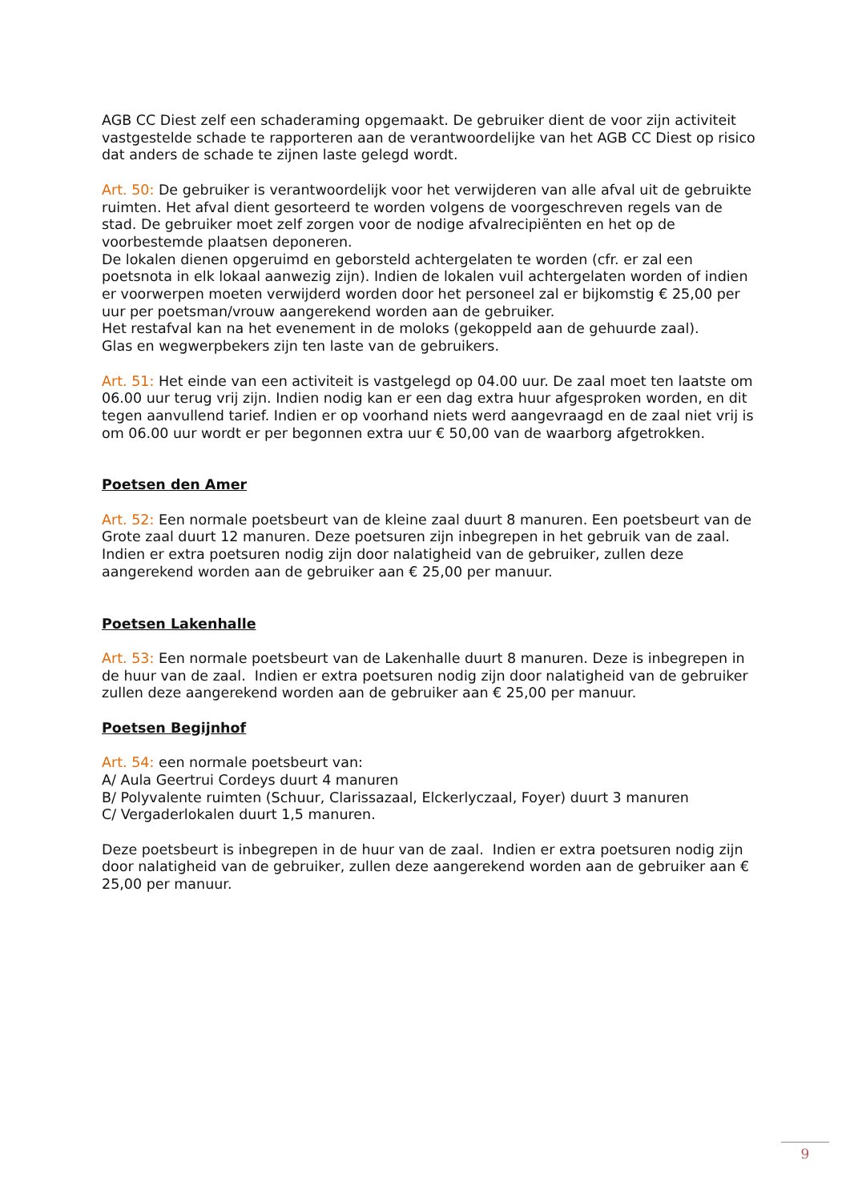AGB CC Diest zelf een schaderaming opgemaakt. De gebruiker dient de voor zijn activiteit vastgestelde schade te rapporteren aan de verantwoordelijke van het AGB CC Diest op risico dat anders de schade te zijnen laste gelegd wordt.
Art. 50: De gebruiker is verantwoordelijk voor het verwijderen van alle afval uit de gebruikte ruimten. Het afval dient gesorteerd te worden volgens de voorgeschreven regels van de stad. De gebruiker moet zelf zorgen voor de nodige afvalrecipiënten en het op de voorbestemde plaatsen deponeren.
De lokalen dienen opgeruimd en geborsteld achtergelaten te worden (cfr. er zal een poetsnota in elk lokaal aanwezig zijn). Indien de lokalen vuil achtergelaten worden of indien er voorwerpen moeten verwijderd worden door het personeel zal er bijkomstig € 25,00 per uur per poetsman/vrouw aangerekend worden aan de gebruiker.
Het restafval kan na het evenement in de moloks (gekoppeld aan de gehuurde zaal).
Glas en wegwerpbekers zijn ten laste van de gebruikers.
Art. 51: Het einde van een activiteit is vastgelegd op 04.00 uur. De zaal moet ten laatste om 06.00 uur terug vrij zijn. Indien nodig kan er een dag extra huur afgesproken worden, en dit tegen aanvullend tarief. Indien er op voorhand niets werd aangevraagd en de zaal niet vrij is om 06.00 uur wordt er per begonnen extra uur € 50,00 van de waarborg afgetrokken.
Poetsen den Amer
Art. 52: Een normale poetsbeurt van de kleine zaal duurt 8 manuren. Een poetsbeurt van de Grote zaal duurt 12 manuren. Deze poetsuren zijn inbegrepen in het gebruik van de zaal. Indien er extra poetsuren nodig zijn door nalatigheid van de gebruiker, zullen deze aangerekend worden aan de gebruiker aan € 25,00 per manuur.
Poetsen Lakenhalle
Art. 53: Een normale poetsbeurt van de Lakenhalle duurt 8 manuren. Deze is inbegrepen in de huur van de zaal. Indien er extra poetsuren nodig zijn door nalatigheid van de gebruiker zullen deze aangerekend worden aan de gebruiker aan € 25,00 per manuur.
Poetsen Begijnhof
Art. 54: een normale poetsbeurt van:
A/ Aula Geertrui Cordeys duurt 4 manuren
B/ Polyvalente ruimten (Schuur, Clarissazaal, Elckerlyczaal, Foyer) duurt 3 manuren
C/ Vergaderlokalen duurt 1,5 manuren.
Deze poetsbeurt is inbegrepen in de huur van de zaal. Indien er extra poetsuren nodig zijn door nalatigheid van de gebruiker, zullen deze aangerekend worden aan de gebruiker aan € 25,00 per manuur.
9